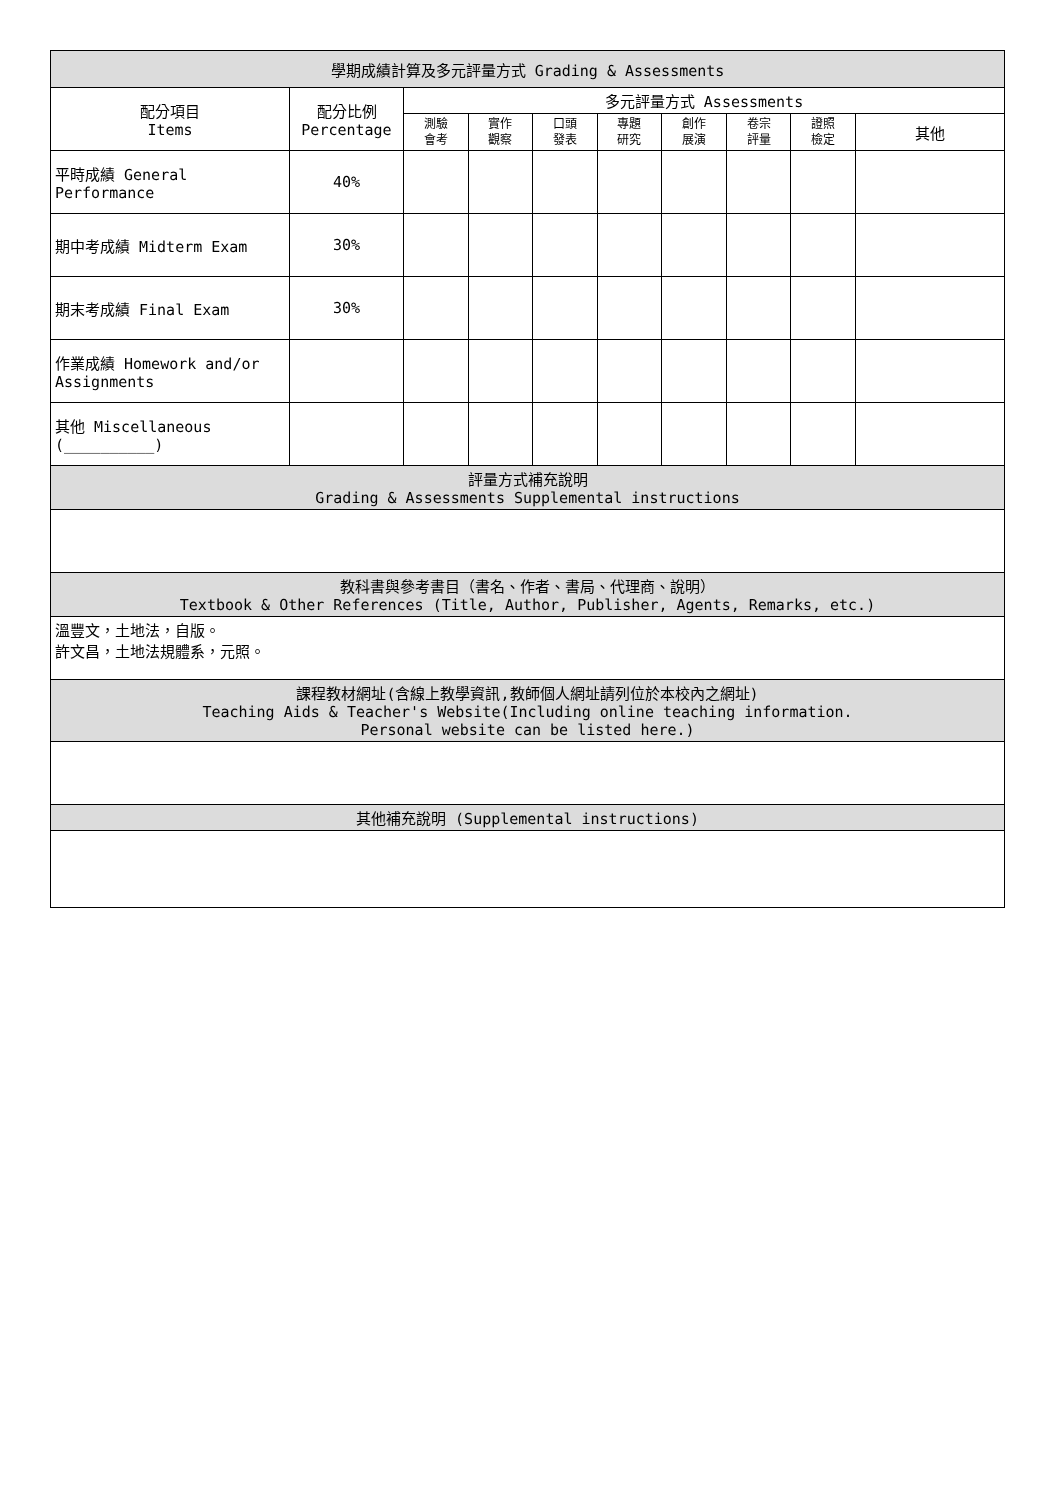| 學期成績計算及多元評量方式 Grading & Assessments | | | | | | | | | |
| --- | --- | --- | --- | --- | --- | --- | --- | --- | --- |
| 配分項目 Items | 配分比例 Percentage | 多元評量方式 Assessments | | | | | | | |
| | | 測驗 會考 | 實作 觀察 | 口頭 發表 | 專題 研究 | 創作 展演 | 卷宗 評量 | 證照 檢定 | 其他 |
| 平時成績 General Performance | 40% | | | | | | | | |
| 期中考成績 Midterm Exam | 30% | | | | | | | | |
| 期末考成績 Final Exam | 30% | | | | | | | | |
| 作業成績 Homework and/or Assignments | | | | | | | | | |
| 其他 Miscellaneous (__________) | | | | | | | | | |
| 評量方式補充說明 Grading & Assessments Supplemental instructions | | | | | | | | | |
| 教科書與參考書目（書名、作者、書局、代理商、說明） Textbook & Other References (Title, Author, Publisher, Agents, Remarks, etc.) | | | | | | | | | |
| 溫豐文，土地法，自版。 許文昌，土地法規體系，元照。 | | | | | | | | | |
| 課程教材網址(含線上教學資訊,教師個人網址請列位於本校內之網址) Teaching Aids & Teacher's Website(Including online teaching information. Personal website can be listed here.) | | | | | | | | | |
| 其他補充說明 (Supplemental instructions) | | | | | | | | | |